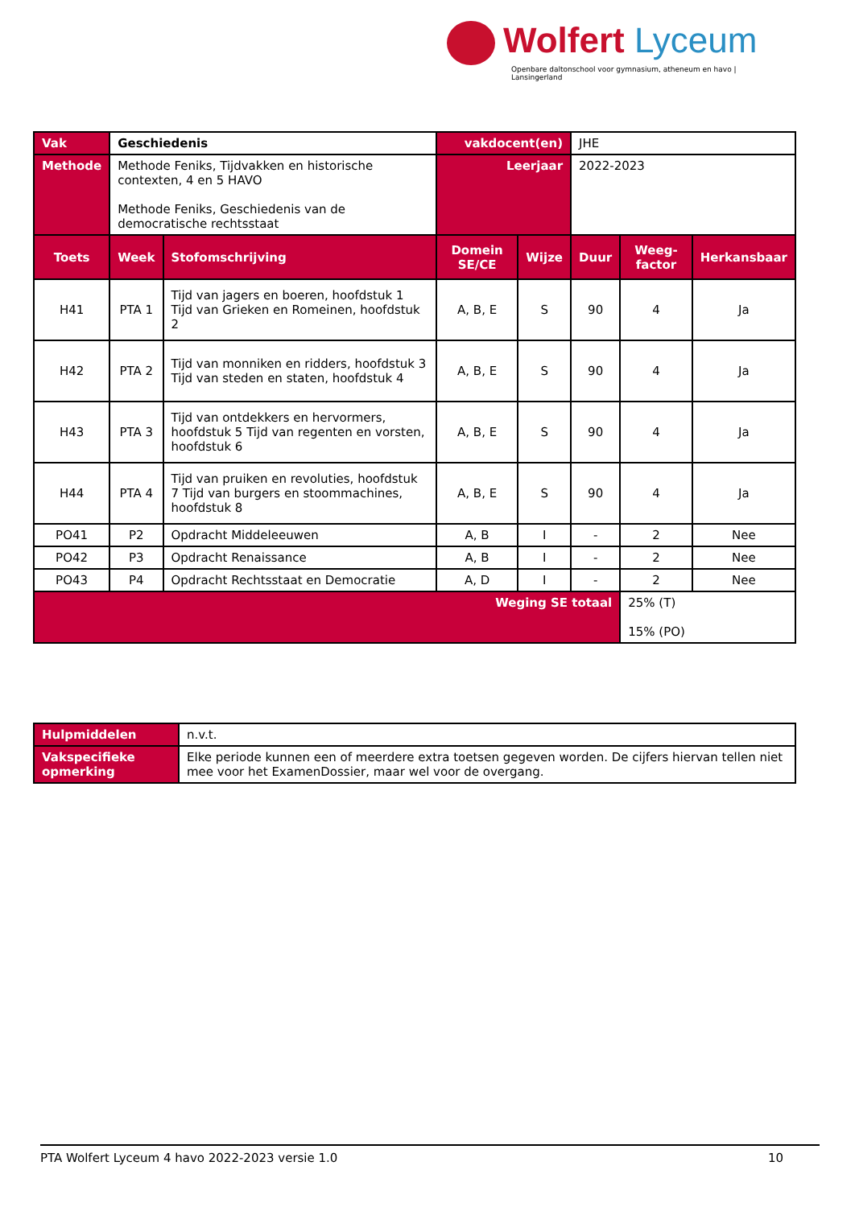Wolfert Lyceum
Openbare daltonschool voor gymnasium, atheneum en havo | Lansingerland
| Vak | Geschiedenis | | vakdocent(en) | | JHE | | |
| Methode | Methode Feniks, Tijdvakken en historische contexten, 4 en 5 HAVO Methode Feniks, Geschiedenis van de democratische rechtsstaat | | Leerjaar | | 2022-2023 | | |
| Toets | Week | Stofomschrijving | Domein SE/CE | Wijze | Duur | Weeg-factor | Herkansbaar |
| H41 | PTA 1 | Tijd van jagers en boeren, hoofdstuk 1 Tijd van Grieken en Romeinen, hoofdstuk 2 | A, B, E | S | 90 | 4 | Ja |
| H42 | PTA 2 | Tijd van monniken en ridders, hoofdstuk 3 Tijd van steden en staten, hoofdstuk 4 | A, B, E | S | 90 | 4 | Ja |
| H43 | PTA 3 | Tijd van ontdekkers en hervormers, hoofdstuk 5 Tijd van regenten en vorsten, hoofdstuk 6 | A, B, E | S | 90 | 4 | Ja |
| H44 | PTA 4 | Tijd van pruiken en revoluties, hoofdstuk 7 Tijd van burgers en stoommachines, hoofdstuk 8 | A, B, E | S | 90 | 4 | Ja |
| PO41 | P2 | Opdracht Middeleeuwen | A, B | I | - | 2 | Nee |
| PO42 | P3 | Opdracht Renaissance | A, B | I | - | 2 | Nee |
| PO43 | P4 | Opdracht Rechtsstaat en Democratie | A, D | I | - | 2 | Nee |
| Weging SE totaal | | | | | | 25% (T) 15% (PO) | |
| Hulpmiddelen | n.v.t. |
| Vakspecifieke opmerking | Elke periode kunnen een of meerdere extra toetsen gegeven worden. De cijfers hiervan tellen niet mee voor het ExamenDossier, maar wel voor de overgang. |
PTA Wolfert Lyceum 4 havo 2022-2023 versie 1.0 10